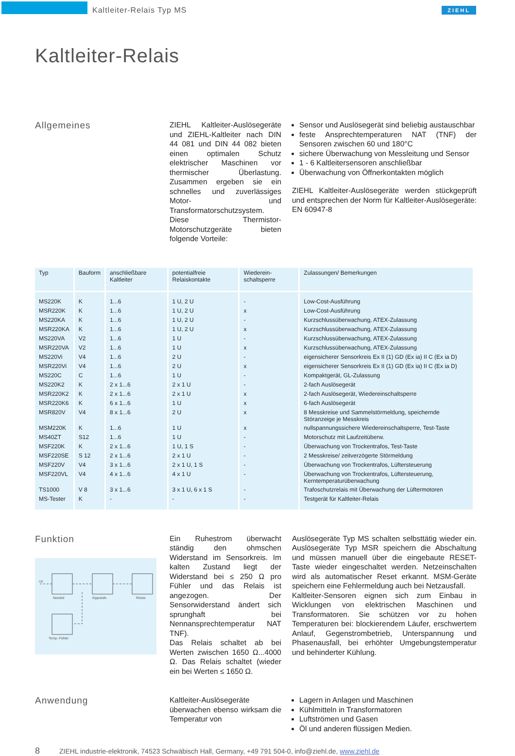Kaltleiter-Relais Typ MS ZIEHL
Kaltleiter-Relais
Allgemeines
ZIEHL Kaltleiter-Auslösegeräte und ZIEHL-Kaltleiter nach DIN 44 081 und DIN 44 082 bieten einen optimalen Schutz elektrischer Maschinen vor thermischer Überlastung. Zusammen ergeben sie ein schnelles und zuverlässiges Motor- und Transformatorschutzsystem.
Diese Thermistor-Motorschutzgeräte bieten folgende Vorteile:
Sensor und Auslösegerät sind beliebig austauschbar
feste Ansprechtemperaturen NAT (TNF) der Sensoren zwischen 60 und 180°C
sichere Überwachung von Messleitung und Sensor
1 - 6 Kaltleitersensoren anschließbar
Überwachung von Öffnerkontakten möglich
ZIEHL Kaltleiter-Auslösegeräte werden stückgeprüft und entsprechen der Norm für Kaltleiter-Auslösegeräte: EN 60947-8
| Typ | Bauform | anschließbare Kaltleiter | potentialfreie Relaiskontakte | Wiederein-schaltsperre | Zulassungen/ Bemerkungen |
| --- | --- | --- | --- | --- | --- |
| MS220K | K | 1...6 | 1 U, 2 U | - | Low-Cost-Ausführung |
| MSR220K | K | 1...6 | 1 U, 2 U | x | Low-Cost-Ausführung |
| MS220KA | K | 1...6 | 1 U, 2 U | - | Kurzschlussüberwachung, ATEX-Zulassung |
| MSR220KA | K | 1...6 | 1 U, 2 U | x | Kurzschlussüberwachung, ATEX-Zulassung |
| MS220VA | V2 | 1...6 | 1 U | - | Kurzschlussüberwachung, ATEX-Zulassung |
| MSR220VA | V2 | 1...6 | 1 U | x | Kurzschlussüberwachung, ATEX-Zulassung |
| MS220Vi | V4 | 1...6 | 2 U | - | eigensicherer Sensorkreis Ex II (1) GD (Ex ia) II C (Ex ia D) |
| MSR220Vi | V4 | 1...6 | 2 U | x | eigensicherer Sensorkreis Ex II (1) GD (Ex ia) II C (Ex ia D) |
| MS220C | C | 1...6 | 1 U | - | Kompaktgerät, GL-Zulassung |
| MS220K2 | K | 2 x 1...6 | 2 x 1 U | - | 2-fach Auslösegerät |
| MSR220K2 | K | 2 x 1...6 | 2 x 1 U | x | 2-fach Auslösegerät, Wiedereinschaltsperre |
| MSR220K6 | K | 6 x 1...6 | 1 U | x | 6-fach Auslösegerät |
| MSR820V | V4 | 8 x 1...6 | 2 U | x | 8 Messkreise und Sammelstörmeldung, speichernde Störanzeige je Messkreis |
| MSM220K | K | 1...6 | 1 U | x | nullspannungssichere Wiedereinschaltsperre, Test-Taste |
| MS40ZT | S12 | 1...6 | 1 U | - | Motorschutz mit Laufzeitüberw. |
| MSF220K | K | 2 x 1...6 | 1 U, 1 S | - | Überwachung von Trockentrafos, Test-Taste |
| MSF220SE | S 12 | 2 x 1...6 | 2 x 1 U | - | 2 Messkreise/ zeitverzögerte Störmeldung |
| MSF220V | V4 | 3 x 1...6 | 2 x 1 U, 1 S | - | Überwachung von Trockentrafos, Lüftersteuerung |
| MSF220VL | V4 | 4 x 1...6 | 4 x 1 U | - | Überwachung von Trockentrafos, Lüftersteuerung, Kerntemperaturüberwachung |
| TS1000 | V 8 | 3 x 1...6 | 3 x 1 U, 6 x 1 S | - | Trafoschutzrelais mit Überwachung der Lüftermotoren |
| MS-Tester | K | - | - | - | Testgerät für Kaltleiter-Relais |
Funktion
Netzteil
Kippstufe
Relais
Temp.-Fühler
Us
Ein Ruhestrom überwacht ständig den ohmschen Widerstand im Sensorkreis. Im kalten Zustand liegt der Widerstand bei ≤ 250 Ω pro Fühler und das Relais ist angezogen. Der Sensorwiderstand ändert sich sprunghaft bei Nennansprechtemperatur NAT TNF).
Das Relais schaltet ab bei Werten zwischen 1650 Ω...4000 Ω. Das Relais schaltet (wieder ein bei Werten ≤ 1650 Ω.
Auslösegeräte Typ MS schalten selbsttätig wieder ein. Auslösegeräte Typ MSR speichern die Abschaltung und müssen manuell über die eingebaute RESET-Taste wieder eingeschaltet werden. Netzeinschalten wird als automatischer Reset erkannt. MSM-Geräte speichern eine Fehlermeldung auch bei Netzausfall.
Kaltleiter-Sensoren eignen sich zum Einbau in Wicklungen von elektrischen Maschinen und Transformatoren. Sie schützen vor zu hohen Temperaturen bei: blockierendem Läufer, erschwertem Anlauf, Gegenstrombetrieb, Unterspannung und Phasenausfall, bei erhöhter Umgebungstemperatur und behinderter Kühlung.
Anwendung
Kaltleiter-Auslösegeräte überwachen ebenso wirksam die Temperatur von
Lagern in Anlagen und Maschinen
Kühlmitteln in Transformatoren
Luftströmen und Gasen
Öl und anderen flüssigen Medien.
8 ZIEHL industrie-elektronik, 74523 Schwäbisch Hall, Germany, +49 791 504-0, info@ziehl.de, www.ziehl.de